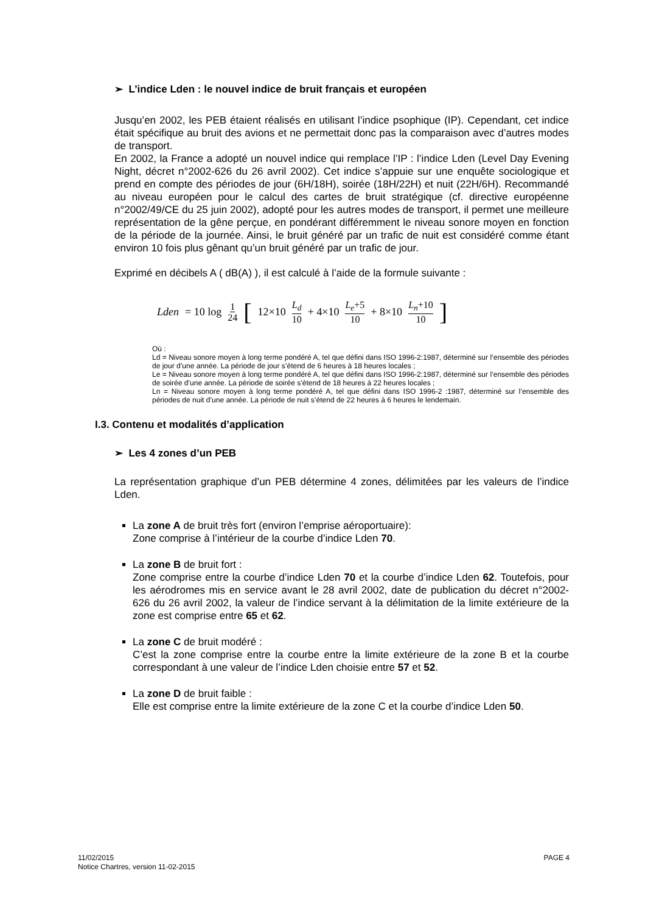➢ L’indice Lden : le nouvel indice de bruit français et européen
Jusqu’en 2002, les PEB étaient réalisés en utilisant l’indice psophique (IP). Cependant, cet indice était spécifique au bruit des avions et ne permettait donc pas la comparaison avec d’autres modes de transport.
En 2002, la France a adopté un nouvel indice qui remplace l’IP : l’indice Lden (Level Day Evening Night, décret n°2002-626 du 26 avril 2002). Cet indice s’appuie sur une enquête sociologique et prend en compte des périodes de jour (6H/18H), soirée (18H/22H) et nuit (22H/6H). Recommandé au niveau européen pour le calcul des cartes de bruit stratégique (cf. directive européenne n°2002/49/CE du 25 juin 2002), adopté pour les autres modes de transport, il permet une meilleure représentation de la gêne perçue, en pondérant différemment le niveau sonore moyen en fonction de la période de la journée. Ainsi, le bruit généré par un trafic de nuit est considéré comme étant environ 10 fois plus gênant qu’un bruit généré par un trafic de jour.
Exprimé en décibels A ( dB(A) ), il est calculé à l’aide de la formule suivante :
Lden = 10 log 1 24 [ 12×10<sup>L<sub>d</sub> 10</sup> + 4×10<sup>L<sub>e</sub>+5 10</sup> + 8×10<sup>L<sub>n</sub>+10 10</sup> ]
Où :
Ld = Niveau sonore moyen à long terme pondéré A, tel que défini dans ISO 1996-2:1987, déterminé sur l’ensemble des périodes de jour d’une année. La période de jour s’étend de 6 heures à 18 heures locales ;
Le = Niveau sonore moyen à long terme pondéré A, tel que défini dans ISO 1996-2:1987, déterminé sur l’ensemble des périodes de soirée d’une année. La période de soirée s’étend de 18 heures à 22 heures locales ;
Ln = Niveau sonore moyen à long terme pondéré A, tel que défini dans ISO 1996-2 :1987, déterminé sur l’ensemble des périodes de nuit d’une année. La période de nuit s’étend de 22 heures à 6 heures le lendemain.
I.3. Contenu et modalités d’application
➢ Les 4 zones d’un PEB
La représentation graphique d’un PEB détermine 4 zones, délimitées par les valeurs de l’indice Lden.
La zone A de bruit très fort (environ l’emprise aéroportuaire):
Zone comprise à l’intérieur de la courbe d’indice Lden 70.
La zone B de bruit fort :
Zone comprise entre la courbe d’indice Lden 70 et la courbe d’indice Lden 62. Toutefois, pour les aérodromes mis en service avant le 28 avril 2002, date de publication du décret n°2002-626 du 26 avril 2002, la valeur de l’indice servant à la délimitation de la limite extérieure de la zone est comprise entre 65 et 62.
La zone C de bruit modéré :
C’est la zone comprise entre la courbe entre la limite extérieure de la zone B et la courbe correspondant à une valeur de l’indice Lden choisie entre 57 et 52.
La zone D de bruit faible :
Elle est comprise entre la limite extérieure de la zone C et la courbe d’indice Lden 50.
11/02/2015 PAGE 4
Notice Chartres, version 11-02-2015